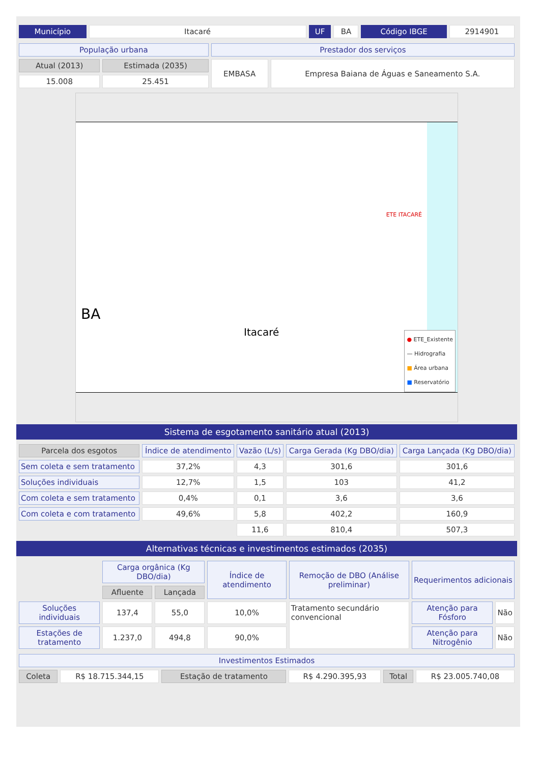| Município | Itacaré | UF | BA | Código IBGE | 2914901 |
| População urbana | | Prestador dos serviços | |
| Atual (2013) | Estimada (2035) | EMBASA | Empresa Baiana de Águas e Saneamento S.A. |
| 15.008 | 25.451 | | |
BA
Itacaré
ETE ITACARÉ
● ETE_Existente
— Hidrografia
■ Área urbana
■ Reservatório
Sistema de esgotamento sanitário atual (2013)
| Parcela dos esgotos | Índice de atendimento | Vazão (L/s) | Carga Gerada (Kg DBO/dia) | Carga Lançada (Kg DBO/dia) |
| --- | --- | --- | --- | --- |
| Sem coleta e sem tratamento | 37,2% | 4,3 | 301,6 | 301,6 |
| Soluções individuais | 12,7% | 1,5 | 103 | 41,2 |
| Com coleta e sem tratamento | 0,4% | 0,1 | 3,6 | 3,6 |
| Com coleta e com tratamento | 49,6% | 5,8 | 402,2 | 160,9 |
| | | 11,6 | 810,4 | 507,3 |
Alternativas técnicas e investimentos estimados (2035)
| | Carga orgânica (Kg DBO/dia) | | Índice de atendimento | Remoção de DBO (Análise preliminar) | Requerimentos adicionais | |
| | Afluente | Lançada | | | | |
| Soluções individuais | 137,4 | 55,0 | 10,0% | Tratamento secundário convencional | Atenção para Fósforo | Não |
| Estações de tratamento | 1.237,0 | 494,8 | 90,0% | | Atenção para Nitrogênio | Não |
| Investimentos Estimados | | | | | |
| Coleta | R$ 18.715.344,15 | Estação de tratamento | R$ 4.290.395,93 | Total | R$ 23.005.740,08 |